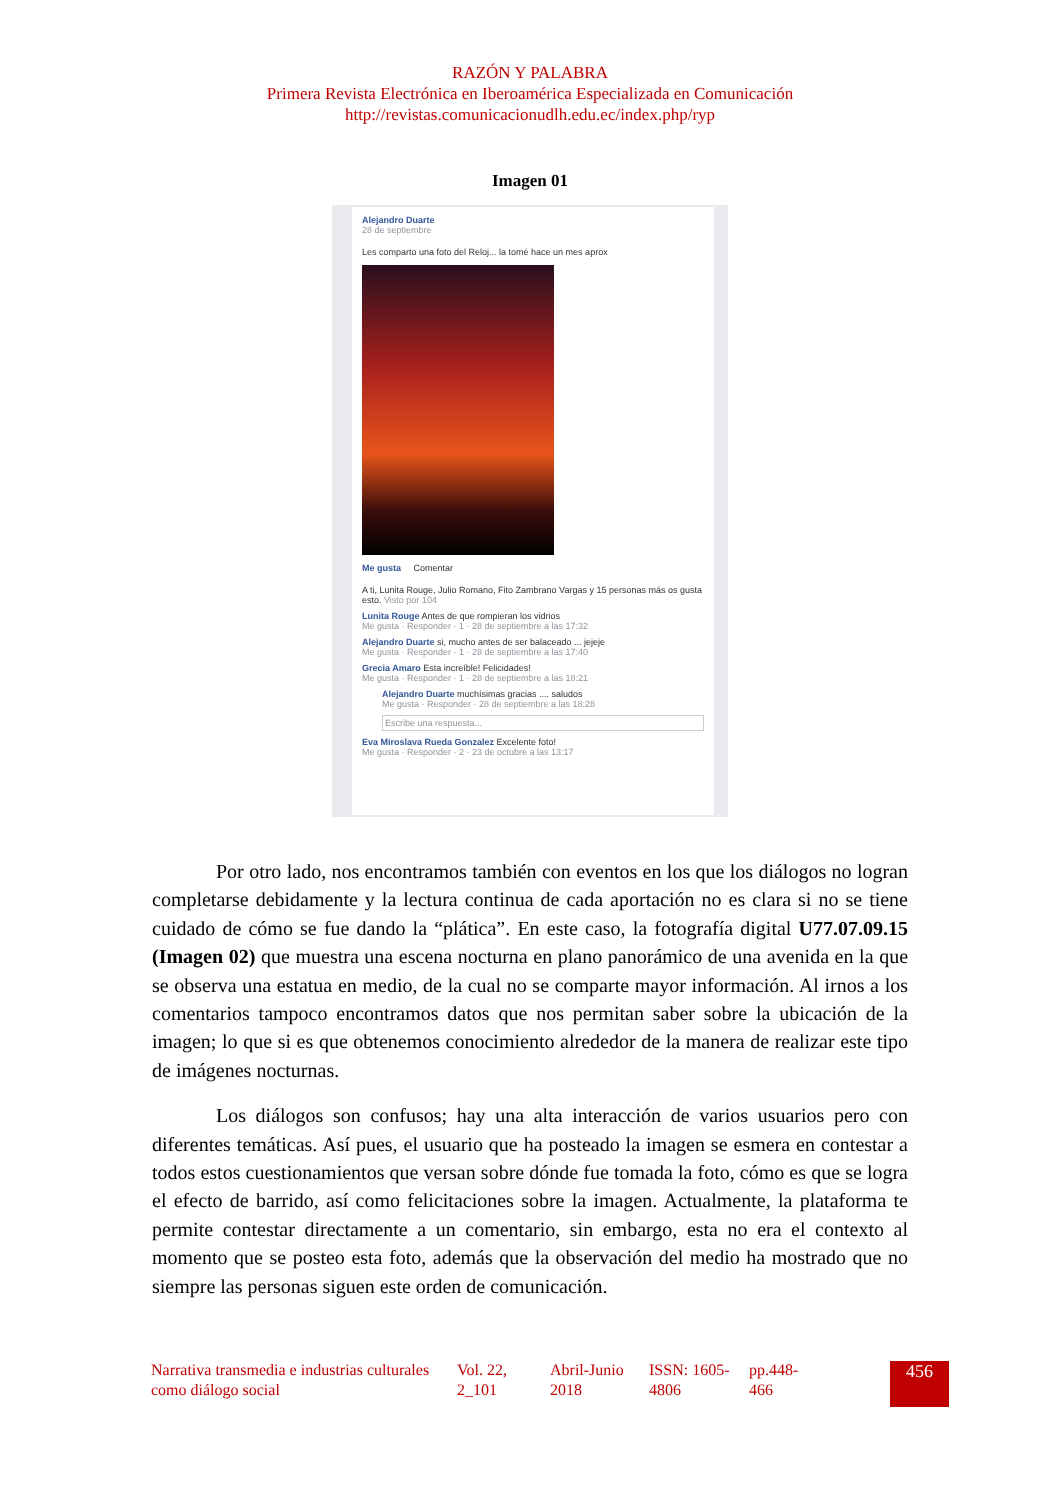RAZÓN Y PALABRA
Primera Revista Electrónica en Iberoamérica Especializada en Comunicación
http://revistas.comunicacionudlh.edu.ec/index.php/ryp
Imagen 01
Alejandro Duarte
28 de septiembre
Les comparto una foto del Reloj... la tomé hace un mes aprox
Me gusta Comentar
A ti, Lunita Rouge, Julio Romano, Fito Zambrano Vargas y 15 personas más os gusta esto. Visto por 104
Lunita Rouge Antes de que rompieran los vidrios
Me gusta · Responder · 1 · 28 de septiembre a las 17:32
Alejandro Duarte si, mucho antes de ser balaceado ... jejeje
Me gusta · Responder · 1 · 28 de septiembre a las 17:40
Grecia Amaro Esta increíble! Felicidades!
Me gusta · Responder · 1 · 28 de septiembre a las 18:21
Alejandro Duarte muchísimas gracias .... saludos
Me gusta · Responder · 28 de septiembre a las 18:28
Escribe una respuesta...
Eva Miroslava Rueda Gonzalez Excelente foto!
Me gusta · Responder · 2 · 23 de octubre a las 13:17
Por otro lado, nos encontramos también con eventos en los que los diálogos no logran completarse debidamente y la lectura continua de cada aportación no es clara si no se tiene cuidado de cómo se fue dando la “plática”. En este caso, la fotografía digital U77.07.09.15 (Imagen 02) que muestra una escena nocturna en plano panorámico de una avenida en la que se observa una estatua en medio, de la cual no se comparte mayor información. Al irnos a los comentarios tampoco encontramos datos que nos permitan saber sobre la ubicación de la imagen; lo que si es que obtenemos conocimiento alrededor de la manera de realizar este tipo de imágenes nocturnas.
Los diálogos son confusos; hay una alta interacción de varios usuarios pero con diferentes temáticas. Así pues, el usuario que ha posteado la imagen se esmera en contestar a todos estos cuestionamientos que versan sobre dónde fue tomada la foto, cómo es que se logra el efecto de barrido, así como felicitaciones sobre la imagen. Actualmente, la plataforma te permite contestar directamente a un comentario, sin embargo, esta no era el contexto al momento que se posteo esta foto, además que la observación del medio ha mostrado que no siempre las personas siguen este orden de comunicación.
Narrativa transmedia e industrias culturales como diálogo social
Vol. 22, 2_101
Abril-Junio 2018
ISSN: 1605-4806
pp.448-
466
456